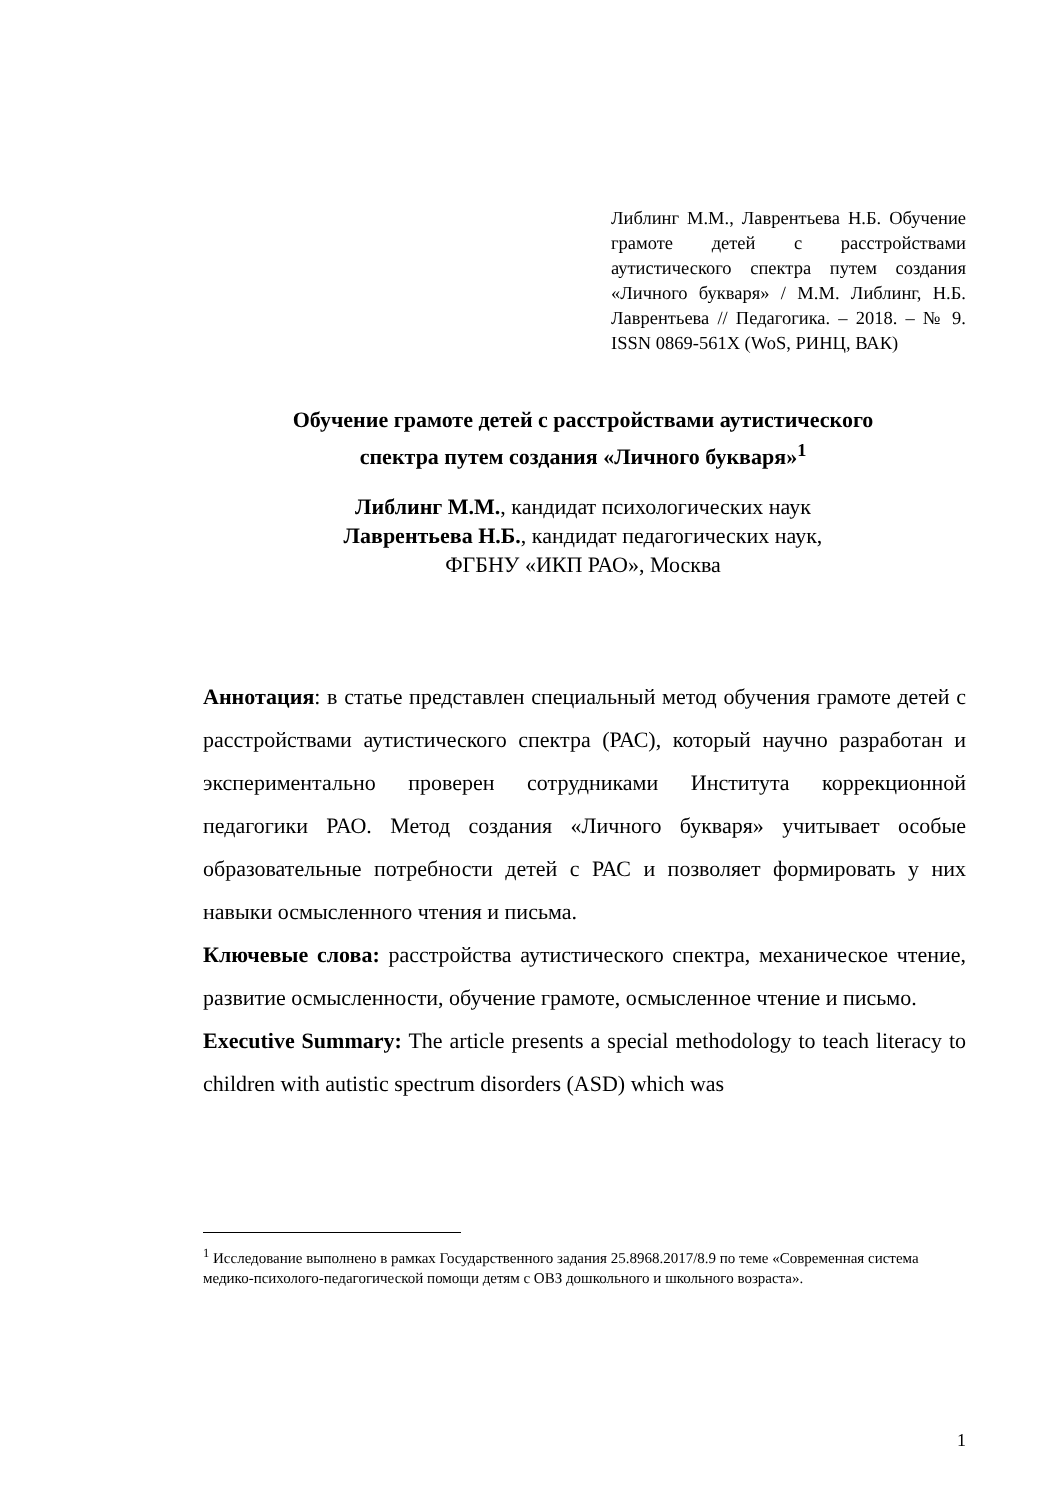Либлинг М.М., Лаврентьева Н.Б. Обучение грамоте детей с расстройствами аутистического спектра путем создания «Личного букваря» / М.М. Либлинг, Н.Б. Лаврентьева // Педагогика. – 2018. – № 9. ISSN 0869-561X (WoS, РИНЦ, ВАК)
Обучение грамоте детей с расстройствами аутистического
спектра путем создания «Личного букваря»<sup>1</sup>
Либлинг М.М., кандидат психологических наук
Лаврентьева Н.Б., кандидат педагогических наук,
ФГБНУ «ИКП РАО», Москва
Аннотация: в статье представлен специальный метод обучения грамоте детей с расстройствами аутистического спектра (РАС), который научно разработан и экспериментально проверен сотрудниками Института коррекционной педагогики РАО. Метод создания «Личного букваря» учитывает особые образовательные потребности детей с РАС и позволяет формировать у них навыки осмысленного чтения и письма.
Ключевые слова: расстройства аутистического спектра, механическое чтение, развитие осмысленности, обучение грамоте, осмысленное чтение и письмо.
Executive Summary: The article presents a special methodology to teach literacy to children with autistic spectrum disorders (ASD) which was
<sup>1</sup> Исследование выполнено в рамках Государственного задания 25.8968.2017/8.9 по теме «Современная система медико-психолого-педагогической помощи детям с ОВЗ дошкольного и школьного возраста».
1